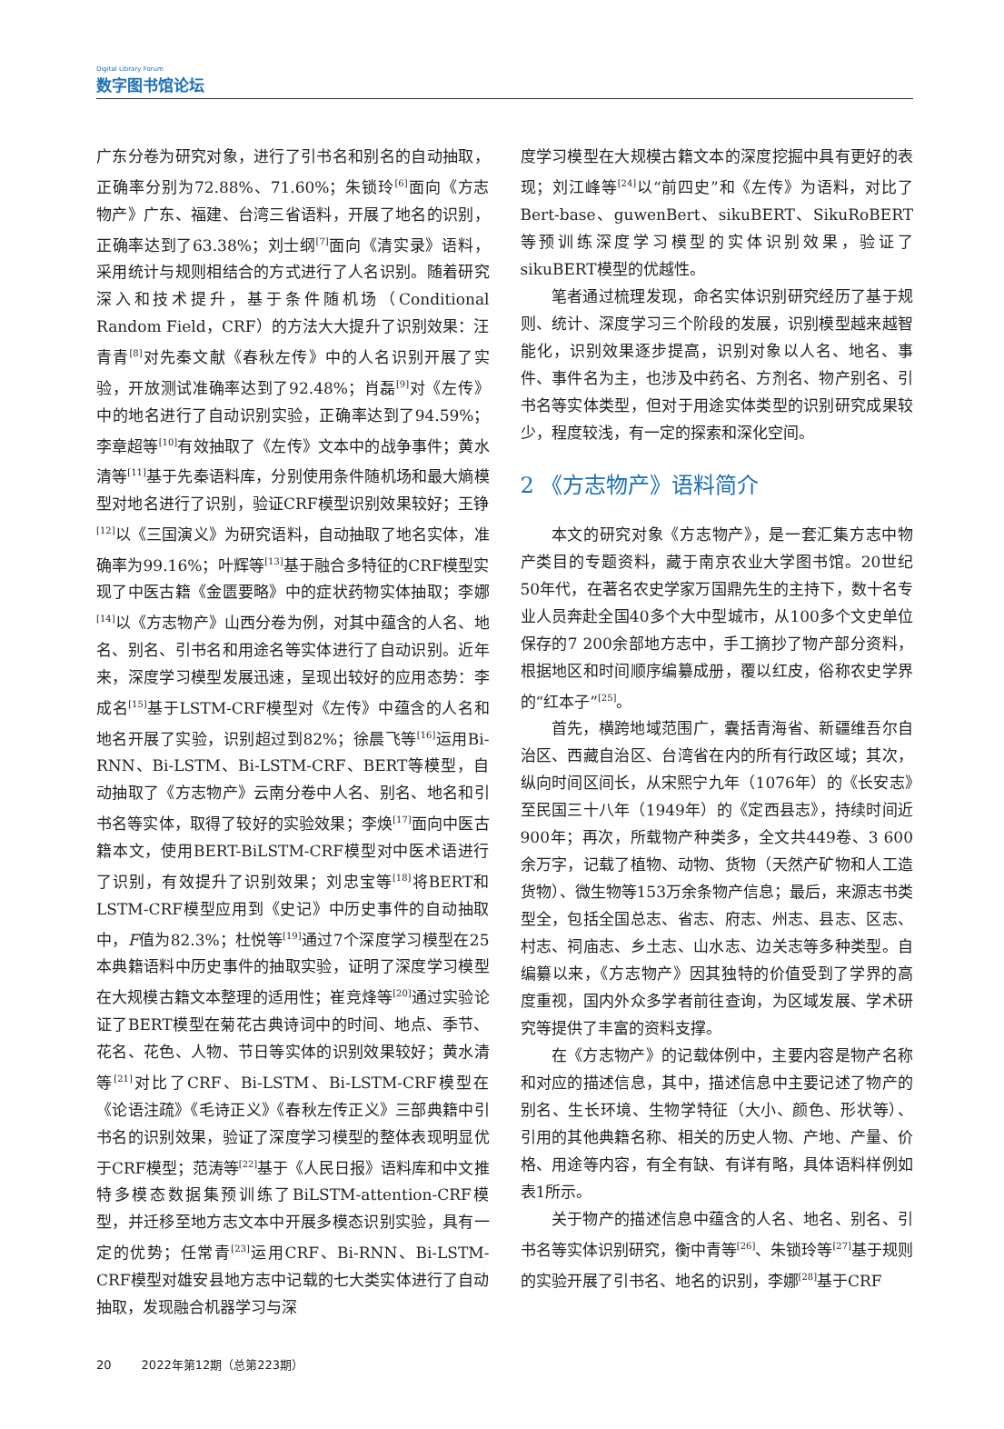Digital Library Forum
数字图书馆论坛
广东分卷为研究对象，进行了引书名和别名的自动抽取，正确率分别为72.88%、71.60%；朱锁玲<sup>[6]</sup>面向《方志物产》广东、福建、台湾三省语料，开展了地名的识别，正确率达到了63.38%；刘士纲<sup>[7]</sup>面向《清实录》语料，采用统计与规则相结合的方式进行了人名识别。随着研究深入和技术提升，基于条件随机场（Conditional Random Field，CRF）的方法大大提升了识别效果：汪青青<sup>[8]</sup>对先秦文献《春秋左传》中的人名识别开展了实验，开放测试准确率达到了92.48%；肖磊<sup>[9]</sup>对《左传》中的地名进行了自动识别实验，正确率达到了94.59%；李章超等<sup>[10]</sup>有效抽取了《左传》文本中的战争事件；黄水清等<sup>[11]</sup>基于先秦语料库，分别使用条件随机场和最大熵模型对地名进行了识别，验证CRF模型识别效果较好；王铮<sup>[12]</sup>以《三国演义》为研究语料，自动抽取了地名实体，准确率为99.16%；叶辉等<sup>[13]</sup>基于融合多特征的CRF模型实现了中医古籍《金匮要略》中的症状药物实体抽取；李娜<sup>[14]</sup>以《方志物产》山西分卷为例，对其中蕴含的人名、地名、别名、引书名和用途名等实体进行了自动识别。近年来，深度学习模型发展迅速，呈现出较好的应用态势：李成名<sup>[15]</sup>基于LSTM-CRF模型对《左传》中蕴含的人名和地名开展了实验，识别超过到82%；徐晨飞等<sup>[16]</sup>运用Bi-RNN、Bi-LSTM、Bi-LSTM-CRF、BERT等模型，自动抽取了《方志物产》云南分卷中人名、别名、地名和引书名等实体，取得了较好的实验效果；李焕<sup>[17]</sup>面向中医古籍本文，使用BERT-BiLSTM-CRF模型对中医术语进行了识别，有效提升了识别效果；刘忠宝等<sup>[18]</sup>将BERT和LSTM-CRF模型应用到《史记》中历史事件的自动抽取中，F值为82.3%；杜悦等<sup>[19]</sup>通过7个深度学习模型在25本典籍语料中历史事件的抽取实验，证明了深度学习模型在大规模古籍文本整理的适用性；崔竞烽等<sup>[20]</sup>通过实验论证了BERT模型在菊花古典诗词中的时间、地点、季节、花名、花色、人物、节日等实体的识别效果较好；黄水清等<sup>[21]</sup>对比了CRF、Bi-LSTM、Bi-LSTM-CRF模型在《论语注疏》《毛诗正义》《春秋左传正义》三部典籍中引书名的识别效果，验证了深度学习模型的整体表现明显优于CRF模型；范涛等<sup>[22]</sup>基于《人民日报》语料库和中文推特多模态数据集预训练了BiLSTM-attention-CRF模型，并迁移至地方志文本中开展多模态识别实验，具有一定的优势；任常青<sup>[23]</sup>运用CRF、Bi-RNN、Bi-LSTM-CRF模型对雄安县地方志中记载的七大类实体进行了自动抽取，发现融合机器学习与深
度学习模型在大规模古籍文本的深度挖掘中具有更好的表现；刘江峰等<sup>[24]</sup>以“前四史”和《左传》为语料，对比了Bert-base、guwenBert、sikuBERT、SikuRoBERT等预训练深度学习模型的实体识别效果，验证了sikuBERT模型的优越性。
笔者通过梳理发现，命名实体识别研究经历了基于规则、统计、深度学习三个阶段的发展，识别模型越来越智能化，识别效果逐步提高，识别对象以人名、地名、事件、事件名为主，也涉及中药名、方剂名、物产别名、引书名等实体类型，但对于用途实体类型的识别研究成果较少，程度较浅，有一定的探索和深化空间。
2 《方志物产》语料简介
本文的研究对象《方志物产》，是一套汇集方志中物产类目的专题资料，藏于南京农业大学图书馆。20世纪50年代，在著名农史学家万国鼎先生的主持下，数十名专业人员奔赴全国40多个大中型城市，从100多个文史单位保存的7 200余部地方志中，手工摘抄了物产部分资料，根据地区和时间顺序编纂成册，覆以红皮，俗称农史学界的“红本子”<sup>[25]</sup>。
首先，横跨地域范围广，囊括青海省、新疆维吾尔自治区、西藏自治区、台湾省在内的所有行政区域；其次，纵向时间区间长，从宋熙宁九年（1076年）的《长安志》至民国三十八年（1949年）的《定西县志》，持续时间近900年；再次，所载物产种类多，全文共449卷、3 600余万字，记载了植物、动物、货物（天然产矿物和人工造货物）、微生物等153万余条物产信息；最后，来源志书类型全，包括全国总志、省志、府志、州志、县志、区志、村志、祠庙志、乡土志、山水志、边关志等多种类型。自编纂以来，《方志物产》因其独特的价值受到了学界的高度重视，国内外众多学者前往查询，为区域发展、学术研究等提供了丰富的资料支撑。
在《方志物产》的记载体例中，主要内容是物产名称和对应的描述信息，其中，描述信息中主要记述了物产的别名、生长环境、生物学特征（大小、颜色、形状等）、引用的其他典籍名称、相关的历史人物、产地、产量、价格、用途等内容，有全有缺、有详有略，具体语料样例如表1所示。
关于物产的描述信息中蕴含的人名、地名、别名、引书名等实体识别研究，衡中青等<sup>[26]</sup>、朱锁玲等<sup>[27]</sup>基于规则的实验开展了引书名、地名的识别，李娜<sup>[28]</sup>基于CRF
20 2022年第12期（总第223期）